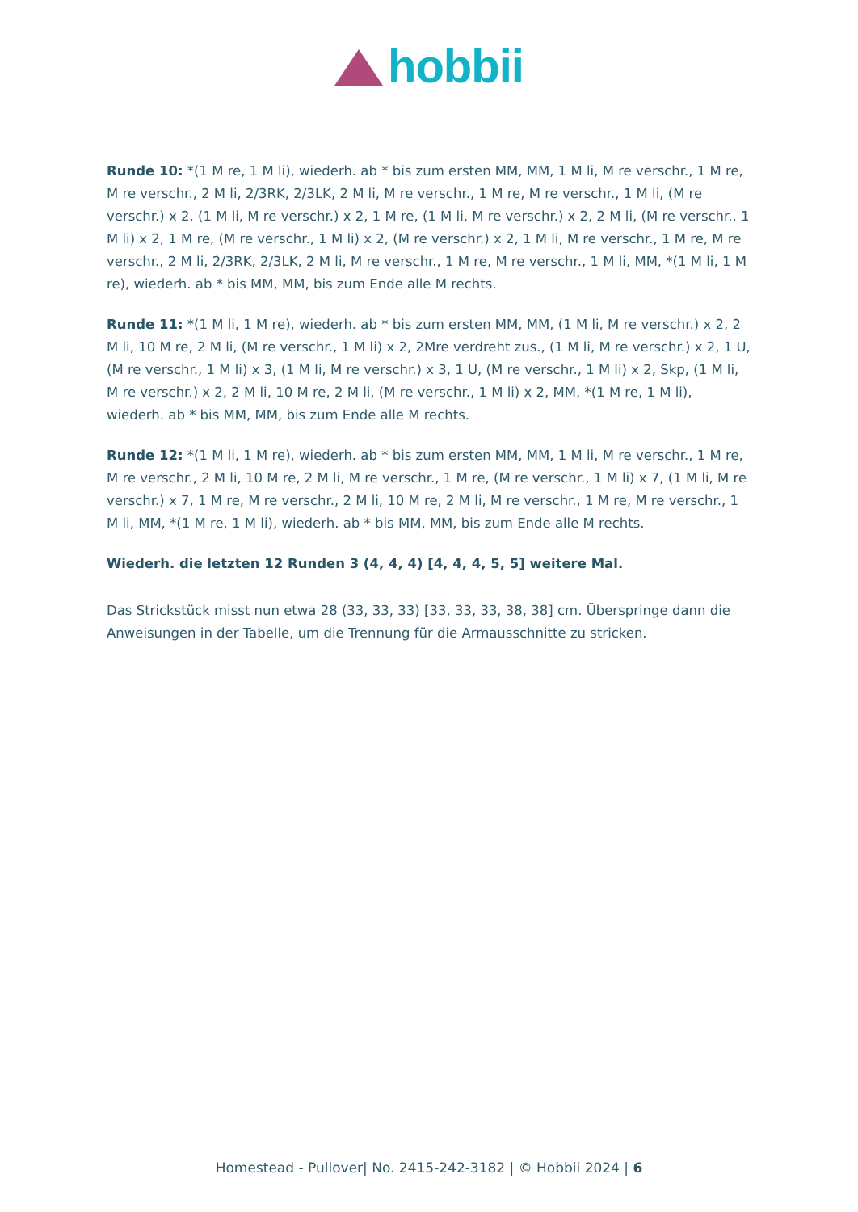hobbii
Runde 10: *(1 M re, 1 M li), wiederh. ab * bis zum ersten MM, MM, 1 M li, M re verschr., 1 M re, M re verschr., 2 M li, 2/3RK, 2/3LK, 2 M li, M re verschr., 1 M re, M re verschr., 1 M li, (M re verschr.) x 2, (1 M li, M re verschr.) x 2, 1 M re, (1 M li, M re verschr.) x 2, 2 M li, (M re verschr., 1 M li) x 2, 1 M re, (M re verschr., 1 M li) x 2, (M re verschr.) x 2, 1 M li, M re verschr., 1 M re, M re verschr., 2 M li, 2/3RK, 2/3LK, 2 M li, M re verschr., 1 M re, M re verschr., 1 M li, MM, *(1 M li, 1 M re), wiederh. ab * bis MM, MM, bis zum Ende alle M rechts.
Runde 11: *(1 M li, 1 M re), wiederh. ab * bis zum ersten MM, MM, (1 M li, M re verschr.) x 2, 2 M li, 10 M re, 2 M li, (M re verschr., 1 M li) x 2, 2Mre verdreht zus., (1 M li, M re verschr.) x 2, 1 U, (M re verschr., 1 M li) x 3, (1 M li, M re verschr.) x 3, 1 U, (M re verschr., 1 M li) x 2, Skp, (1 M li, M re verschr.) x 2, 2 M li, 10 M re, 2 M li, (M re verschr., 1 M li) x 2, MM, *(1 M re, 1 M li), wiederh. ab * bis MM, MM, bis zum Ende alle M rechts.
Runde 12: *(1 M li, 1 M re), wiederh. ab * bis zum ersten MM, MM, 1 M li, M re verschr., 1 M re, M re verschr., 2 M li, 10 M re, 2 M li, M re verschr., 1 M re, (M re verschr., 1 M li) x 7, (1 M li, M re verschr.) x 7, 1 M re, M re verschr., 2 M li, 10 M re, 2 M li, M re verschr., 1 M re, M re verschr., 1 M li, MM, *(1 M re, 1 M li), wiederh. ab * bis MM, MM, bis zum Ende alle M rechts.
Wiederh. die letzten 12 Runden 3 (4, 4, 4) [4, 4, 4, 5, 5] weitere Mal.
Das Strickstück misst nun etwa 28 (33, 33, 33) [33, 33, 33, 38, 38] cm. Überspringe dann die Anweisungen in der Tabelle, um die Trennung für die Armausschnitte zu stricken.
Homestead - Pullover| No. 2415-242-3182 | © Hobbii 2024 | 6